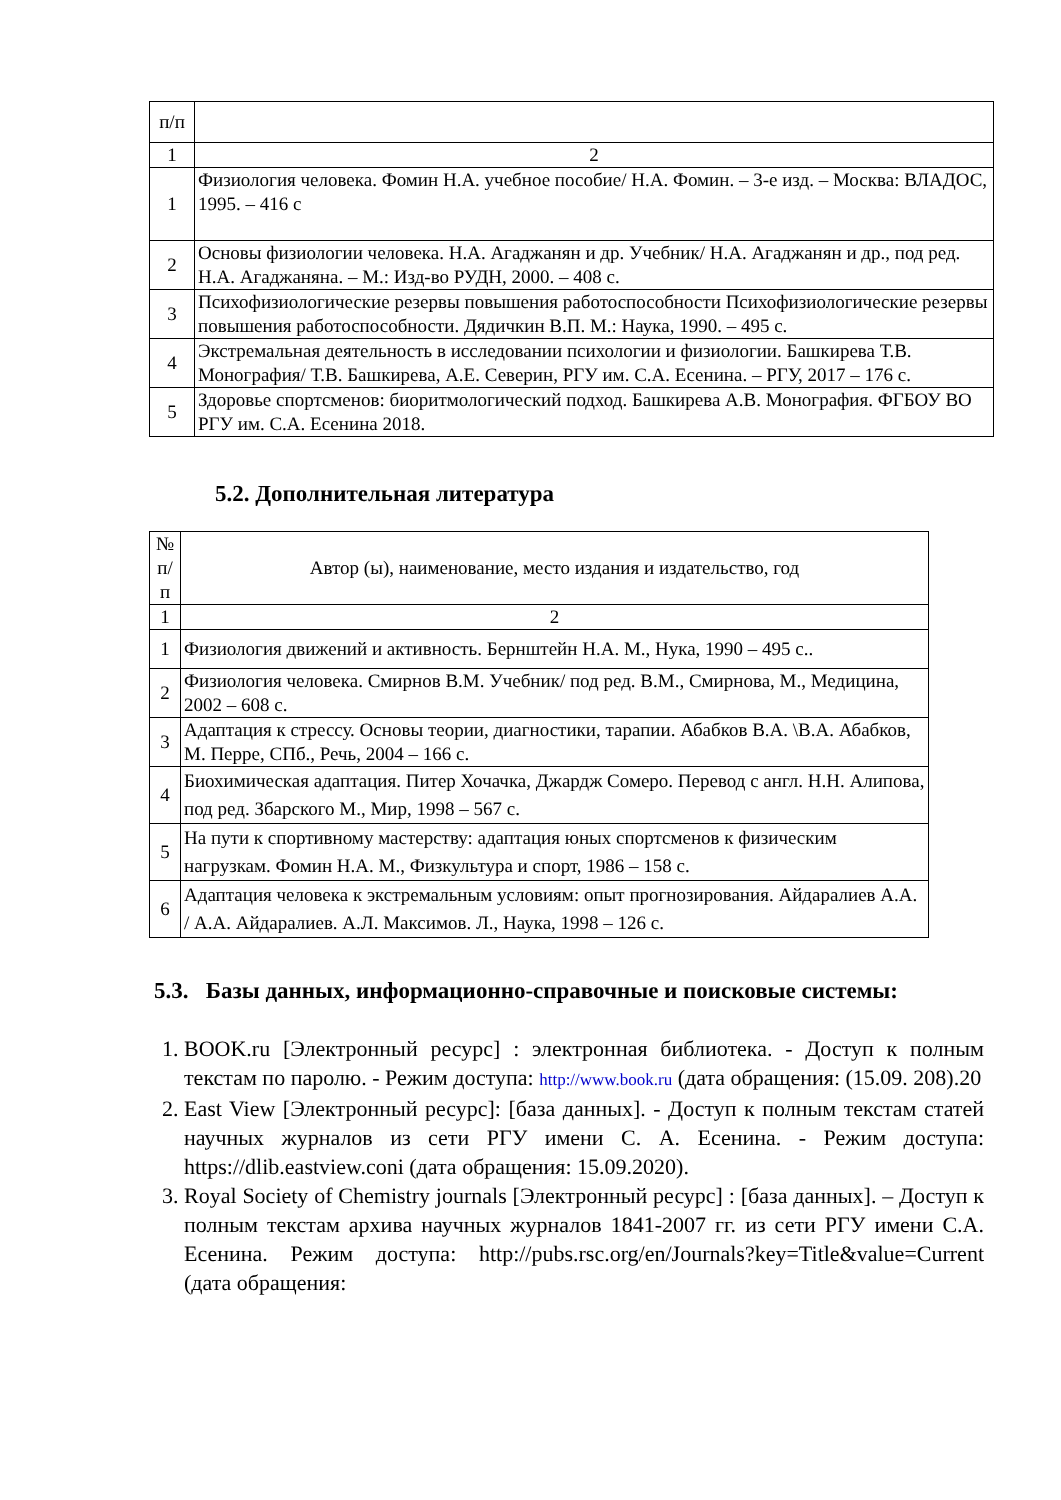| п/п | |
| --- | --- |
| 1 | 2 |
| 1 | Физиология человека. Фомин Н.А. учебное пособие/ Н.А. Фомин. – 3-е изд. – Москва: ВЛАДОС, 1995. – 416 с |
| 2 | Основы физиологии человека. Н.А. Агаджанян и др. Учебник/ Н.А. Агаджанян и др., под ред. Н.А. Агаджаняна. – М.: Изд-во РУДН, 2000. – 408 с. |
| 3 | Психофизиологические резервы повышения работоспособности Психофизиологические резервы повышения работоспособности. Дядичкин В.П. М.: Наука, 1990. – 495 с. |
| 4 | Экстремальная деятельность в исследовании психологии и физиологии. Башкирева Т.В. Монография/ Т.В. Башкирева, А.Е. Северин, РГУ им. С.А. Есенина. – РГУ, 2017 – 176 с. |
| 5 | Здоровье спортсменов: биоритмологический подход. Башкирева А.В. Монография. ФГБОУ ВО РГУ им. С.А. Есенина 2018. |
5.2. Дополнительная литература
| № п/ п | Автор (ы), наименование, место издания и издательство, год |
| --- | --- |
| 1 | 2 |
| 1 | Физиология движений и активность. Бернштейн Н.А. М., Нука, 1990 – 495 с.. |
| 2 | Физиология человека. Смирнов В.М. Учебник/ под ред. В.М., Смирнова, М., Медицина, 2002 – 608 с. |
| 3 | Адаптация к стрессу. Основы теории, диагностики, тарапии. Абабков В.А. \В.А. Абабков, М. Перре, СПб., Речь, 2004 – 166 с. |
| 4 | Биохимическая адаптация. Питер Хочачка, Джардж Сомеро. Перевод с англ. Н.Н. Алипова, под ред. Збарского М., Мир, 1998 – 567 с. |
| 5 | На пути к спортивному мастерству: адаптация юных спортсменов к физическим нагрузкам. Фомин Н.А. М., Физкультура и спорт, 1986 – 158 с. |
| 6 | Адаптация человека к экстремальным условиям: опыт прогнозирования. Айдаралиев А.А. / А.А. Айдаралиев. А.Л. Максимов. Л., Наука, 1998 – 126 с. |
5.3. Базы данных, информационно-справочные и поисковые системы:
1. BOOK.ru [Электронный ресурс] : электронная библиотека. - Доступ к полным текстам по паролю. - Режим доступа: http://www.book.ru (дата обращения: (15.09. 208).20
2. East View [Электронный ресурс]: [база данных]. - Доступ к полным текстам статей научных журналов из сети РГУ имени С. А. Есенина. - Режим доступа: https://dlib.eastview.coni (дата обращения: 15.09.2020).
3. Royal Society of Chemistry journals [Электронный ресурс] : [база данных]. – Доступ к полным текстам архива научных журналов 1841-2007 гг. из сети РГУ имени С.А. Есенина. Режим доступа: http://pubs.rsc.org/en/Journals?key=Title&value=Current (дата обращения: